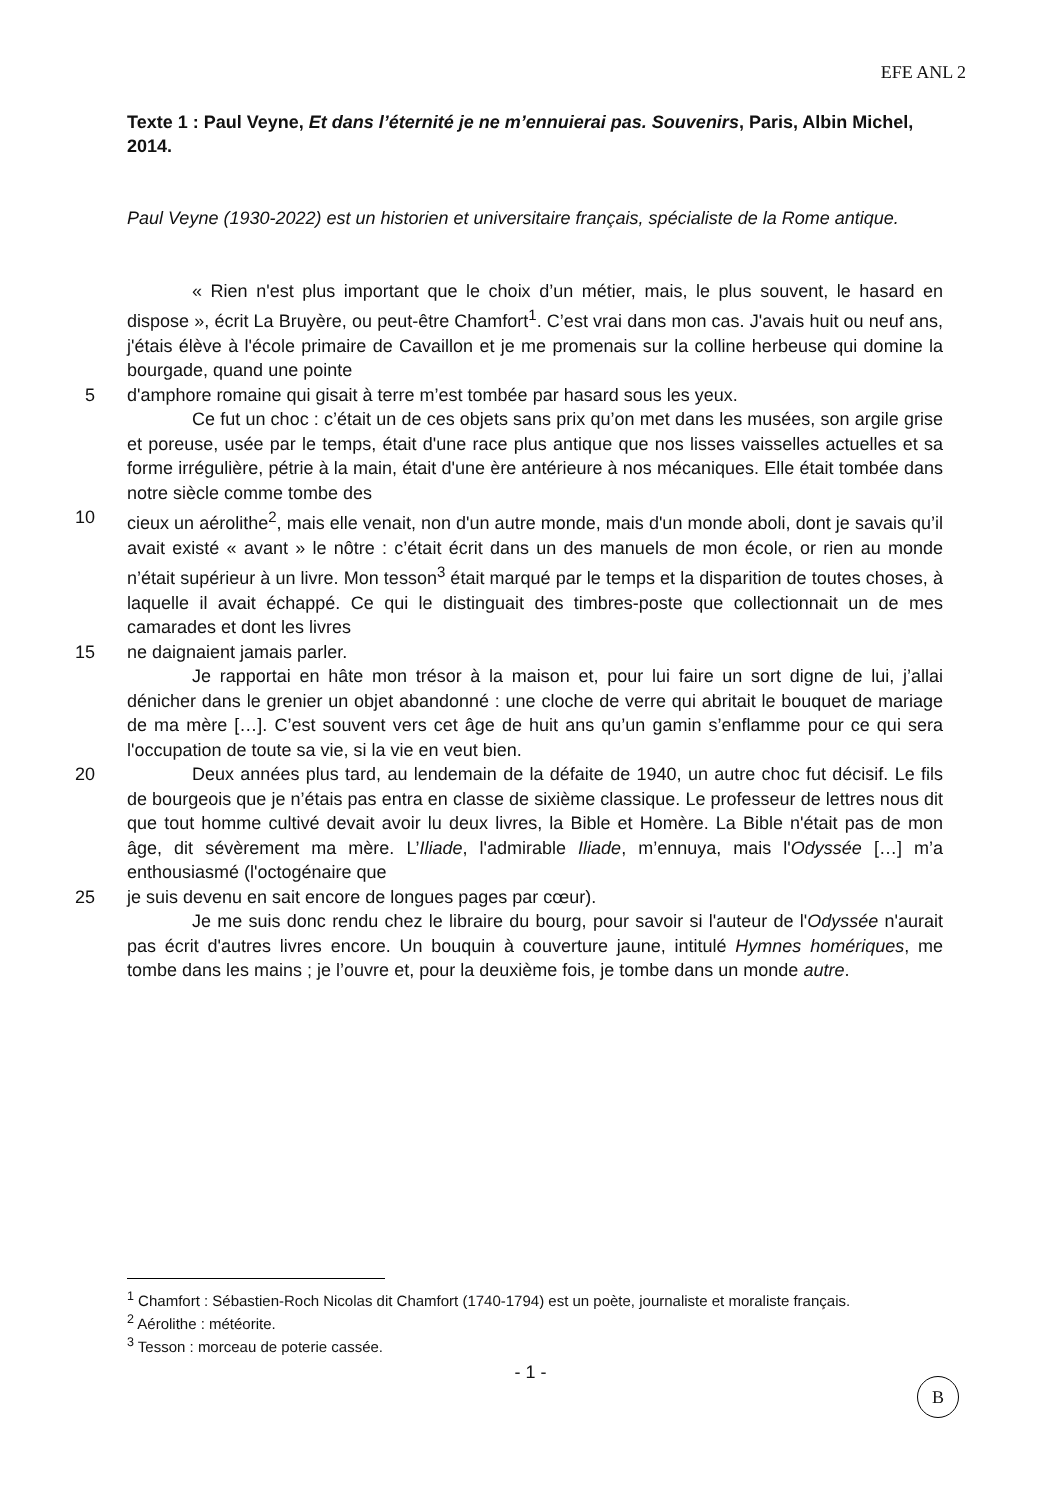EFE ANL 2
Texte 1 : Paul Veyne, Et dans l’éternité je ne m’ennuierai pas. Souvenirs, Paris, Albin Michel, 2014.
Paul Veyne (1930-2022) est un historien et universitaire français, spécialiste de la Rome antique.
« Rien n'est plus important que le choix d’un métier, mais, le plus souvent, le hasard en dispose », écrit La Bruyère, ou peut-être Chamfort<sup>1</sup>. C’est vrai dans mon cas. J'avais huit ou neuf ans, j'étais élève à l'école primaire de Cavaillon et je me promenais sur la colline herbeuse qui domine la bourgade, quand une pointe
5 d'amphore romaine qui gisait à terre m’est tombée par hasard sous les yeux.
Ce fut un choc : c’était un de ces objets sans prix qu’on met dans les musées, son argile grise et poreuse, usée par le temps, était d'une race plus antique que nos lisses vaisselles actuelles et sa forme irrégulière, pétrie à la main, était d'une ère antérieure à nos mécaniques. Elle était tombée dans notre siècle comme tombe des
10 cieux un aérolithe<sup>2</sup>, mais elle venait, non d'un autre monde, mais d'un monde aboli, dont je savais qu’il avait existé « avant » le nôtre : c’était écrit dans un des manuels de mon école, or rien au monde n’était supérieur à un livre. Mon tesson<sup>3</sup> était marqué par le temps et la disparition de toutes choses, à laquelle il avait échappé. Ce qui le distinguait des timbres-poste que collectionnait un de mes camarades et dont les livres
15 ne daignaient jamais parler.
Je rapportai en hâte mon trésor à la maison et, pour lui faire un sort digne de lui, j’allai dénicher dans le grenier un objet abandonné : une cloche de verre qui abritait le bouquet de mariage de ma mère […]. C’est souvent vers cet âge de huit ans qu’un gamin s’enflamme pour ce qui sera l'occupation de toute sa vie, si la vie en veut bien.
20 Deux années plus tard, au lendemain de la défaite de 1940, un autre choc fut décisif. Le fils de bourgeois que je n’étais pas entra en classe de sixième classique. Le professeur de lettres nous dit que tout homme cultivé devait avoir lu deux livres, la Bible et Homère. La Bible n'était pas de mon âge, dit sévèrement ma mère. L’Iliade, l'admirable Iliade, m’ennuya, mais l'Odyssée […] m’a enthousiasmé (l'octogénaire que
25 je suis devenu en sait encore de longues pages par cœur).
Je me suis donc rendu chez le libraire du bourg, pour savoir si l'auteur de l'Odyssée n'aurait pas écrit d'autres livres encore. Un bouquin à couverture jaune, intitulé Hymnes homériques, me tombe dans les mains ; je l’ouvre et, pour la deuxième fois, je tombe dans un monde autre.
<sup>1</sup> Chamfort : Sébastien-Roch Nicolas dit Chamfort (1740-1794) est un poète, journaliste et moraliste français.
<sup>2</sup> Aérolithe : météorite.
<sup>3</sup> Tesson : morceau de poterie cassée.
- 1 -
B